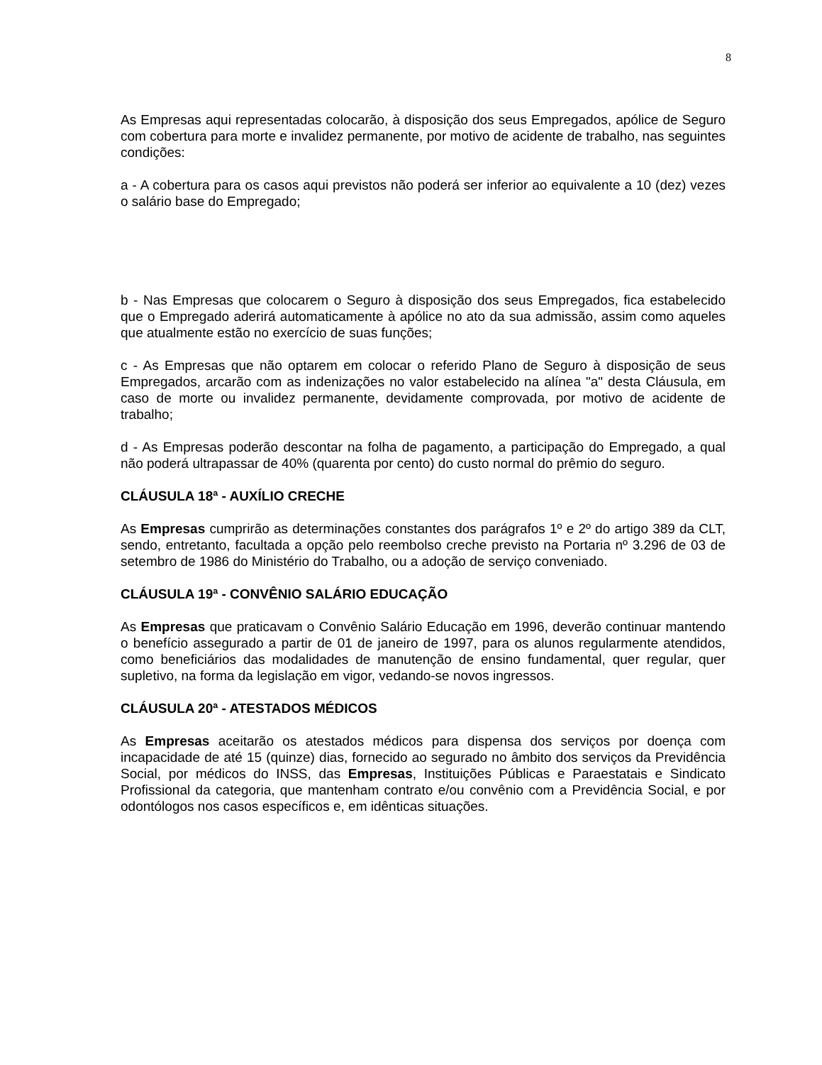8
As Empresas aqui representadas colocarão, à disposição dos seus Empregados, apólice de Seguro com cobertura para morte e invalidez permanente, por motivo de acidente de trabalho, nas seguintes condições:
a - A cobertura para os casos aqui previstos não poderá ser inferior ao equivalente a 10 (dez) vezes o salário base do Empregado;
b - Nas Empresas que colocarem o Seguro à disposição dos seus Empregados, fica estabelecido que o Empregado aderirá automaticamente à apólice no ato da sua admissão, assim como aqueles que atualmente estão no exercício de suas funções;
c - As Empresas que não optarem em colocar o referido Plano de Seguro à disposição de seus Empregados, arcarão com as indenizações no valor estabelecido na alínea "a" desta Cláusula, em caso de morte ou invalidez permanente, devidamente comprovada, por motivo de acidente de trabalho;
d - As Empresas poderão descontar na folha de pagamento, a participação do Empregado, a qual não poderá ultrapassar de 40% (quarenta por cento) do custo normal do prêmio do seguro.
CLÁUSULA 18ª - AUXÍLIO CRECHE
As Empresas cumprirão as determinações constantes dos parágrafos 1º e 2º do artigo 389 da CLT, sendo, entretanto, facultada a opção pelo reembolso creche previsto na Portaria nº 3.296 de 03 de setembro de 1986 do Ministério do Trabalho, ou a adoção de serviço conveniado.
CLÁUSULA 19ª - CONVÊNIO SALÁRIO EDUCAÇÃO
As Empresas que praticavam o Convênio Salário Educação em 1996, deverão continuar mantendo o benefício assegurado a partir de 01 de janeiro de 1997, para os alunos regularmente atendidos, como beneficiários das modalidades de manutenção de ensino fundamental, quer regular, quer supletivo, na forma da legislação em vigor, vedando-se novos ingressos.
CLÁUSULA 20ª - ATESTADOS MÉDICOS
As Empresas aceitarão os atestados médicos para dispensa dos serviços por doença com incapacidade de até 15 (quinze) dias, fornecido ao segurado no âmbito dos serviços da Previdência Social, por médicos do INSS, das Empresas, Instituições Públicas e Paraestatais e Sindicato Profissional da categoria, que mantenham contrato e/ou convênio com a Previdência Social, e por odontólogos nos casos específicos e, em idênticas situações.